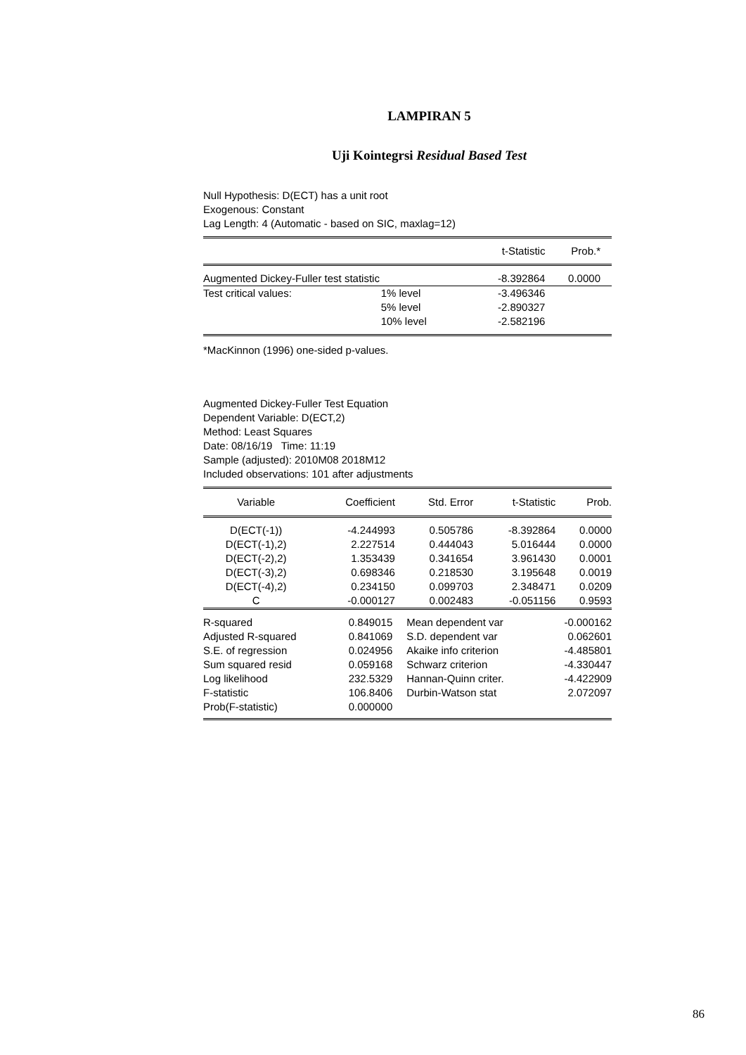LAMPIRAN 5
Uji Kointegrsi Residual Based Test
Null Hypothesis: D(ECT) has a unit root
Exogenous: Constant
Lag Length: 4 (Automatic - based on SIC, maxlag=12)
| | | t-Statistic | Prob.* |
| Augmented Dickey-Fuller test statistic | | -8.392864 | 0.0000 |
| Test critical values: | 1% level | -3.496346 | |
| | 5% level | -2.890327 | |
| | 10% level | -2.582196 | |
*MacKinnon (1996) one-sided p-values.
Augmented Dickey-Fuller Test Equation
Dependent Variable: D(ECT,2)
Method: Least Squares
Date: 08/16/19 Time: 11:19
Sample (adjusted): 2010M08 2018M12
Included observations: 101 after adjustments
| Variable | Coefficient | Std. Error | t-Statistic | Prob. |
| --- | --- | --- | --- | --- |
| D(ECT(-1)) | -4.244993 | 0.505786 | -8.392864 | 0.0000 |
| D(ECT(-1),2) | 2.227514 | 0.444043 | 5.016444 | 0.0000 |
| D(ECT(-2),2) | 1.353439 | 0.341654 | 3.961430 | 0.0001 |
| D(ECT(-3),2) | 0.698346 | 0.218530 | 3.195648 | 0.0019 |
| D(ECT(-4),2) | 0.234150 | 0.099703 | 2.348471 | 0.0209 |
| C | -0.000127 | 0.002483 | -0.051156 | 0.9593 |
| R-squared | 0.849015 | Mean dependent var | -0.000162 |
| Adjusted R-squared | 0.841069 | S.D. dependent var | 0.062601 |
| S.E. of regression | 0.024956 | Akaike info criterion | -4.485801 |
| Sum squared resid | 0.059168 | Schwarz criterion | -4.330447 |
| Log likelihood | 232.5329 | Hannan-Quinn criter. | -4.422909 |
| F-statistic | 106.8406 | Durbin-Watson stat | 2.072097 |
| Prob(F-statistic) | 0.000000 | | |
86